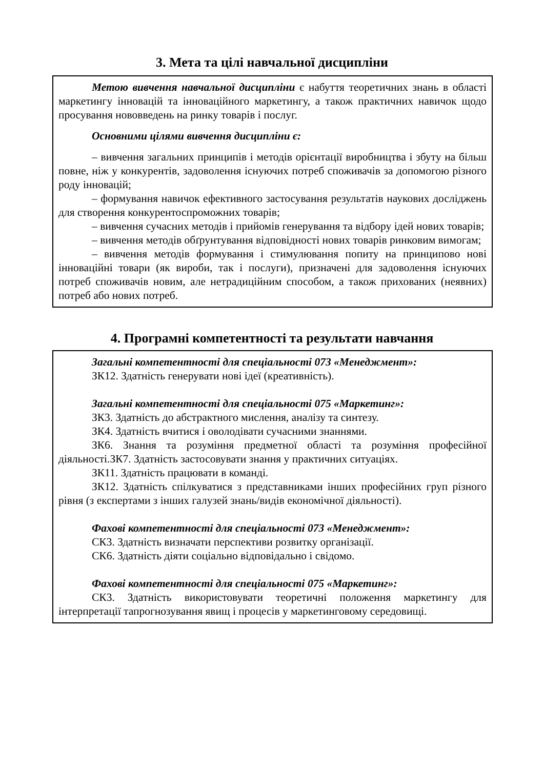3. Мета та цілі навчальної дисципліни
Метою вивчення навчальної дисципліни є набуття теоретичних знань в області маркетингу інновацій та інноваційного маркетингу, а також практичних навичок щодо просування нововведень на ринку товарів і послуг.
Основними цілями вивчення дисципліни є:
– вивчення загальних принципів і методів орієнтації виробництва і збуту на більш повне, ніж у конкурентів, задоволення існуючих потреб споживачів за допомогою різного роду інновацій;
– формування навичок ефективного застосування результатів наукових досліджень для створення конкурентоспроможних товарів;
– вивчення сучасних методів і прийомів генерування та відбору ідей нових товарів;
– вивчення методів обґрунтування відповідності нових товарів ринковим вимогам;
– вивчення методів формування і стимулювання попиту на принципово нові інноваційні товари (як вироби, так і послуги), призначені для задоволення існуючих потреб споживачів новим, але нетрадиційним способом, а також прихованих (неявних) потреб або нових потреб.
4. Програмні компетентності та результати навчання
Загальні компетентності для спеціальності 073 «Менеджмент»:
ЗК12. Здатність генерувати нові ідеї (креативність).
Загальні компетентності для спеціальності 075 «Маркетинг»:
ЗК3. Здатність до абстрактного мислення, аналізу та синтезу.
ЗК4. Здатність вчитися і оволодівати сучасними знаннями.
ЗК6. Знання та розуміння предметної області та розуміння професійної діяльності.ЗК7. Здатність застосовувати знання у практичних ситуаціях.
ЗК11. Здатність працювати в команді.
ЗК12. Здатність спілкуватися з представниками інших професійних груп різного рівня (з експертами з інших галузей знань/видів економічної діяльності).
Фахові компетентності для спеціальності 073 «Менеджмент»:
СК3. Здатність визначати перспективи розвитку організації.
СК6. Здатність діяти соціально відповідально і свідомо.
Фахові компетентності для спеціальності 075 «Маркетинг»:
СК3. Здатність використовувати теоретичні положення маркетингу для інтерпретації тапрогнозування явищ і процесів у маркетинговому середовищі.